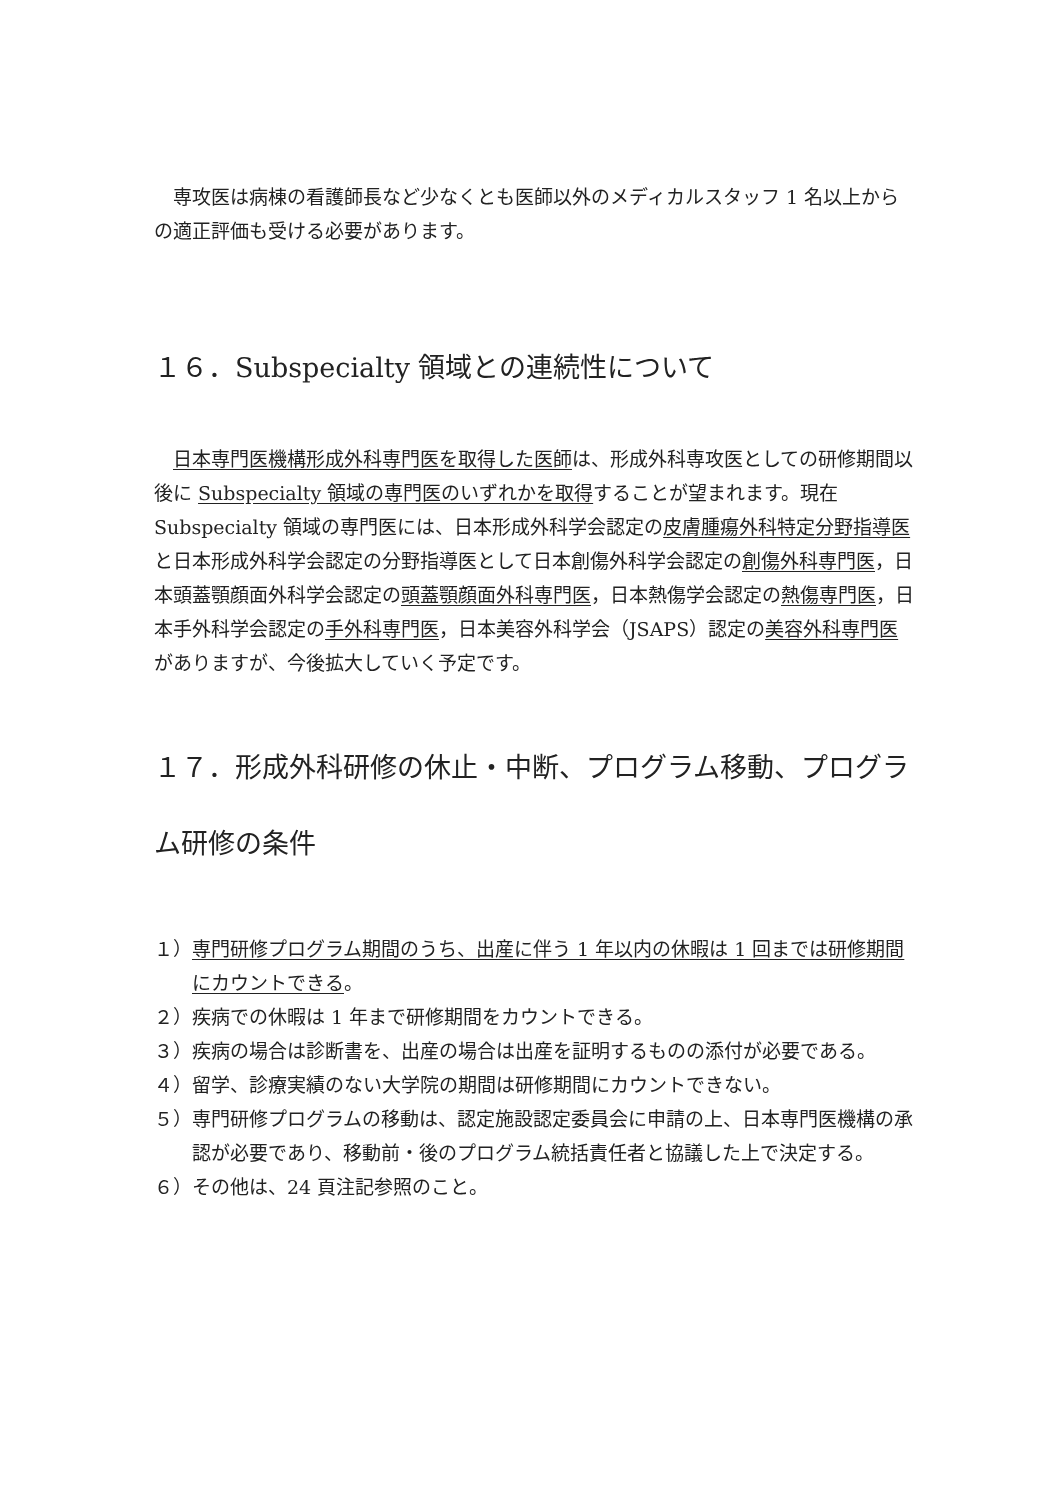専攻医は病棟の看護師長など少なくとも医師以外のメディカルスタッフ 1 名以上からの適正評価も受ける必要があります。
１６．Subspecialty 領域との連続性について
　日本専門医機構形成外科専門医を取得した医師は、形成外科専攻医としての研修期間以後に Subspecialty 領域の専門医のいずれかを取得することが望まれます。現在 Subspecialty 領域の専門医には、日本形成外科学会認定の皮膚腫瘍外科特定分野指導医と日本形成外科学会認定の分野指導医として日本創傷外科学会認定の創傷外科専門医，日本頭蓋顎顔面外科学会認定の頭蓋顎顔面外科専門医，日本熱傷学会認定の熱傷専門医，日本手外科学会認定の手外科専門医，日本美容外科学会（JSAPS）認定の美容外科専門医がありますが、今後拡大していく予定です。
１７．形成外科研修の休止・中断、プログラム移動、プログラム研修の条件
１）専門研修プログラム期間のうち、出産に伴う 1 年以内の休暇は 1 回までは研修期間にカウントできる。
２）疾病での休暇は 1 年まで研修期間をカウントできる。
３）疾病の場合は診断書を、出産の場合は出産を証明するものの添付が必要である。
４）留学、診療実績のない大学院の期間は研修期間にカウントできない。
５）専門研修プログラムの移動は、認定施設認定委員会に申請の上、日本専門医機構の承認が必要であり、移動前・後のプログラム統括責任者と協議した上で決定する。
６）その他は、24 頁注記参照のこと。